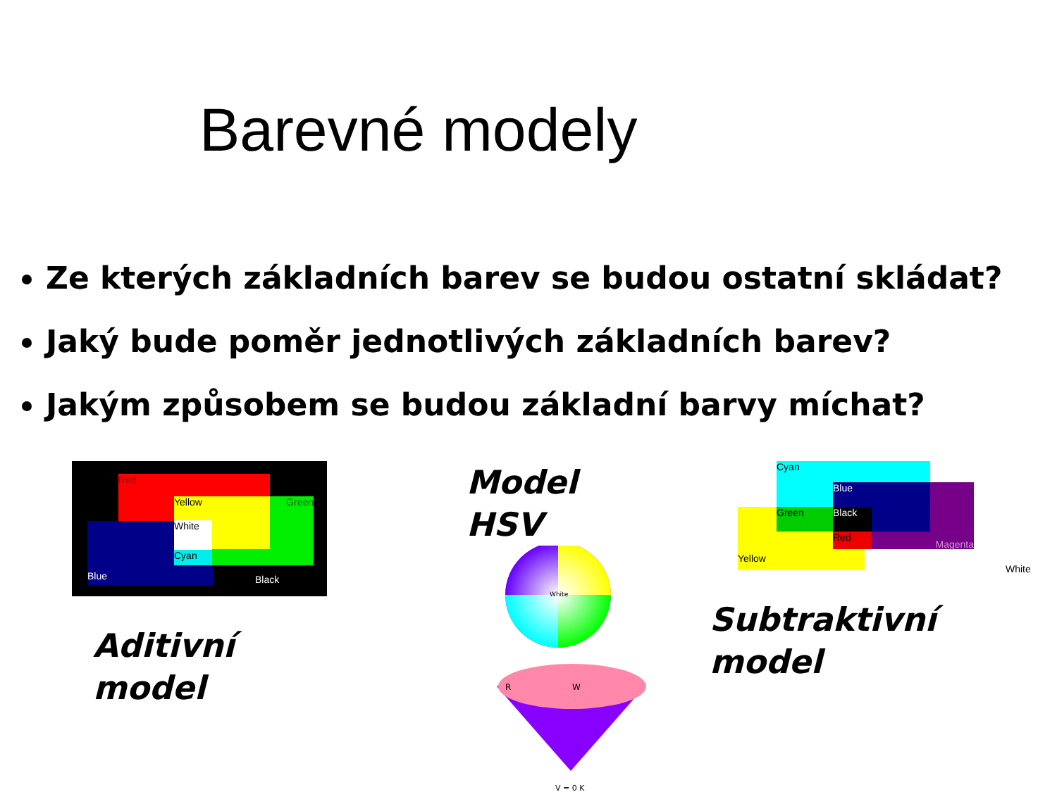Barevné modely
Ze kterých základních barev se budou ostatní skládat?
Jaký bude poměr jednotlivých základních barev?
Jakým způsobem se budou základní barvy míchat?
Red
Blue
Green Yellow
White
Cyan
Black
Aditivní
model
Model
HSV
White
R
W
V = 0 K
Cyan
Magenta
Yellow
Blue
Green Black
Red
White
Subtraktivní
model